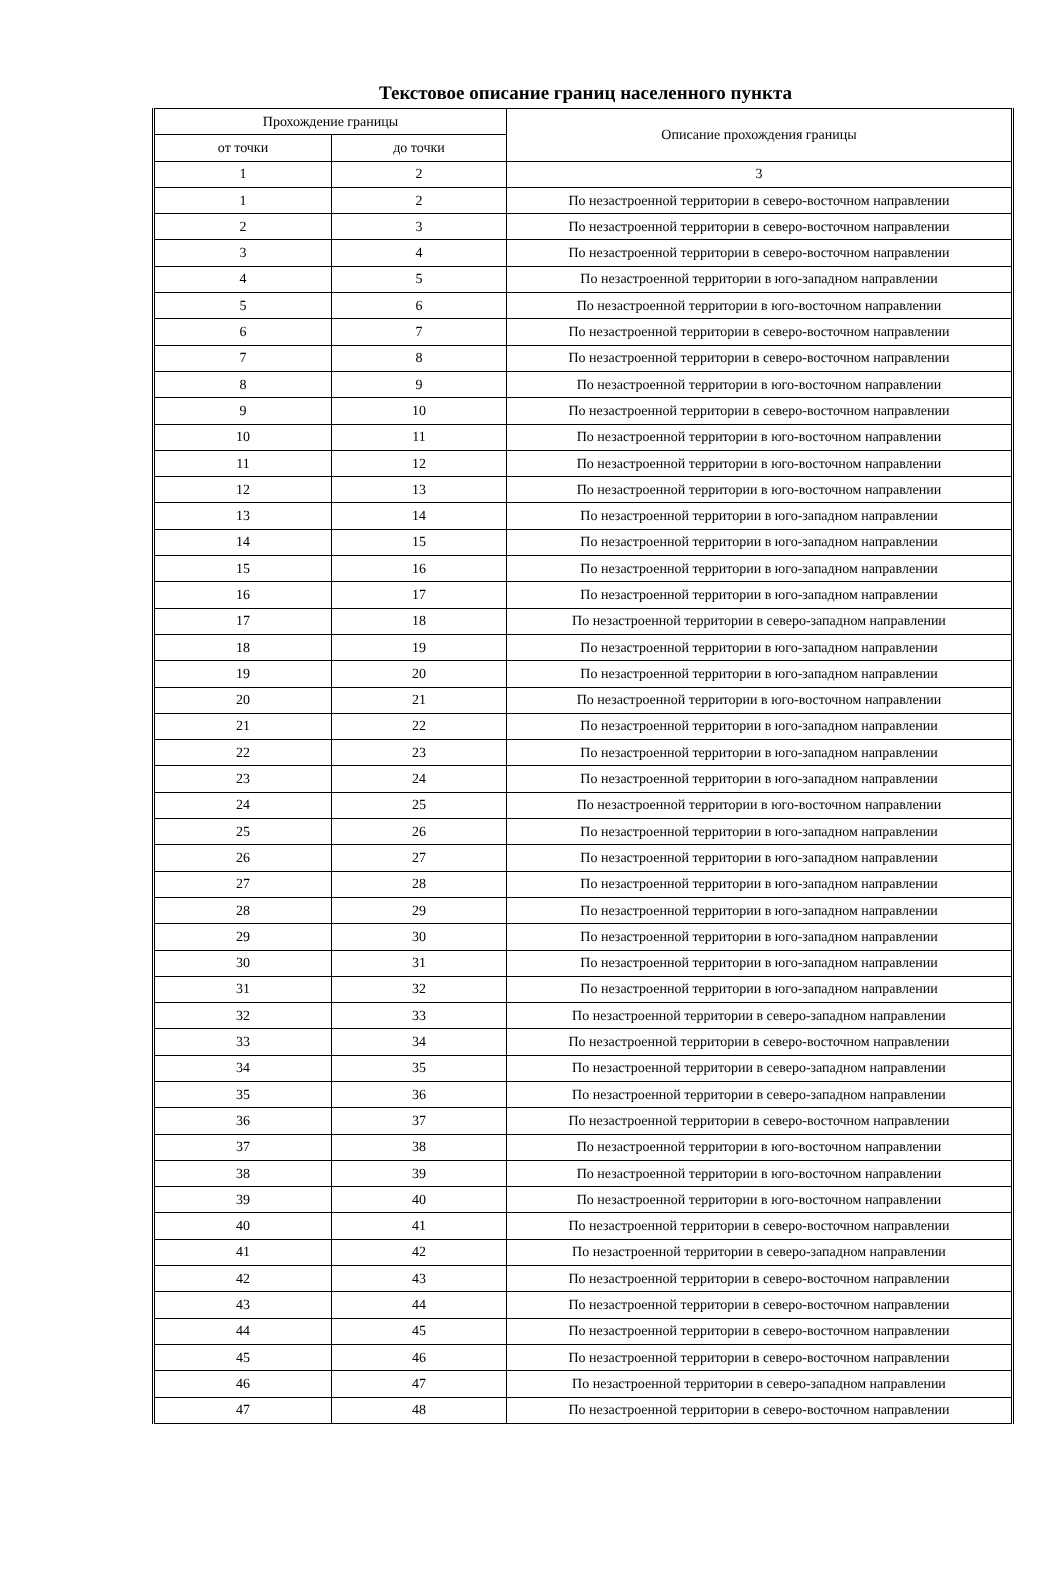Текстовое описание границ населенного пункта
| Прохождение границы | | Описание прохождения границы |
| --- | --- | --- |
| от точки | до точки | |
| 1 | 2 | 3 |
| 1 | 2 | По незастроенной территории в северо-восточном направлении |
| 2 | 3 | По незастроенной территории в северо-восточном направлении |
| 3 | 4 | По незастроенной территории в северо-восточном направлении |
| 4 | 5 | По незастроенной территории в юго-западном направлении |
| 5 | 6 | По незастроенной территории в юго-восточном направлении |
| 6 | 7 | По незастроенной территории в северо-восточном направлении |
| 7 | 8 | По незастроенной территории в северо-восточном направлении |
| 8 | 9 | По незастроенной территории в юго-восточном направлении |
| 9 | 10 | По незастроенной территории в северо-восточном направлении |
| 10 | 11 | По незастроенной территории в юго-восточном направлении |
| 11 | 12 | По незастроенной территории в юго-восточном направлении |
| 12 | 13 | По незастроенной территории в юго-восточном направлении |
| 13 | 14 | По незастроенной территории в юго-западном направлении |
| 14 | 15 | По незастроенной территории в юго-западном направлении |
| 15 | 16 | По незастроенной территории в юго-западном направлении |
| 16 | 17 | По незастроенной территории в юго-западном направлении |
| 17 | 18 | По незастроенной территории в северо-западном направлении |
| 18 | 19 | По незастроенной территории в юго-западном направлении |
| 19 | 20 | По незастроенной территории в юго-западном направлении |
| 20 | 21 | По незастроенной территории в юго-восточном направлении |
| 21 | 22 | По незастроенной территории в юго-западном направлении |
| 22 | 23 | По незастроенной территории в юго-западном направлении |
| 23 | 24 | По незастроенной территории в юго-западном направлении |
| 24 | 25 | По незастроенной территории в юго-восточном направлении |
| 25 | 26 | По незастроенной территории в юго-западном направлении |
| 26 | 27 | По незастроенной территории в юго-западном направлении |
| 27 | 28 | По незастроенной территории в юго-западном направлении |
| 28 | 29 | По незастроенной территории в юго-западном направлении |
| 29 | 30 | По незастроенной территории в юго-западном направлении |
| 30 | 31 | По незастроенной территории в юго-западном направлении |
| 31 | 32 | По незастроенной территории в юго-западном направлении |
| 32 | 33 | По незастроенной территории в северо-западном направлении |
| 33 | 34 | По незастроенной территории в северо-восточном направлении |
| 34 | 35 | По незастроенной территории в северо-западном направлении |
| 35 | 36 | По незастроенной территории в северо-западном направлении |
| 36 | 37 | По незастроенной территории в северо-восточном направлении |
| 37 | 38 | По незастроенной территории в юго-восточном направлении |
| 38 | 39 | По незастроенной территории в юго-восточном направлении |
| 39 | 40 | По незастроенной территории в юго-восточном направлении |
| 40 | 41 | По незастроенной территории в северо-восточном направлении |
| 41 | 42 | По незастроенной территории в северо-западном направлении |
| 42 | 43 | По незастроенной территории в северо-восточном направлении |
| 43 | 44 | По незастроенной территории в северо-восточном направлении |
| 44 | 45 | По незастроенной территории в северо-восточном направлении |
| 45 | 46 | По незастроенной территории в северо-восточном направлении |
| 46 | 47 | По незастроенной территории в северо-западном направлении |
| 47 | 48 | По незастроенной территории в северо-восточном направлении |